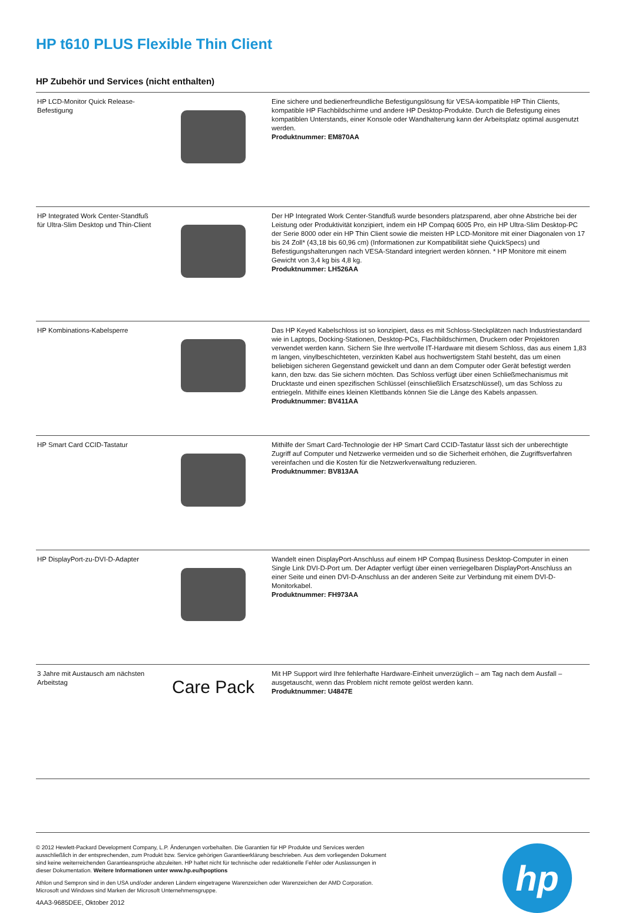HP t610 PLUS Flexible Thin Client
HP Zubehör und Services (nicht enthalten)
| HP LCD-Monitor Quick Release-Befestigung | | Eine sichere und bedienerfreundliche Befestigungslösung für VESA-kompatible HP Thin Clients, kompatible HP Flachbildschirme und andere HP Desktop-Produkte. Durch die Befestigung eines kompatiblen Unterstands, einer Konsole oder Wandhalterung kann der Arbeitsplatz optimal ausgenutzt werden. Produktnummer: EM870AA |
| HP Integrated Work Center-Standfuß für Ultra-Slim Desktop und Thin-Client | | Der HP Integrated Work Center-Standfuß wurde besonders platzsparend, aber ohne Abstriche bei der Leistung oder Produktivität konzipiert, indem ein HP Compaq 6005 Pro, ein HP Ultra-Slim Desktop-PC der Serie 8000 oder ein HP Thin Client sowie die meisten HP LCD-Monitore mit einer Diagonalen von 17 bis 24 Zoll* (43,18 bis 60,96 cm) (Informationen zur Kompatibilität siehe QuickSpecs) und Befestigungshalterungen nach VESA-Standard integriert werden können. * HP Monitore mit einem Gewicht von 3,4 kg bis 4,8 kg. Produktnummer: LH526AA |
| HP Kombinations-Kabelsperre | | Das HP Keyed Kabelschloss ist so konzipiert, dass es mit Schloss-Steckplätzen nach Industriestandard wie in Laptops, Docking-Stationen, Desktop-PCs, Flachbildschirmen, Druckern oder Projektoren verwendet werden kann. Sichern Sie Ihre wertvolle IT-Hardware mit diesem Schloss, das aus einem 1,83 m langen, vinylbeschichteten, verzinkten Kabel aus hochwertigstem Stahl besteht, das um einen beliebigen sicheren Gegenstand gewickelt und dann an dem Computer oder Gerät befestigt werden kann, den bzw. das Sie sichern möchten. Das Schloss verfügt über einen Schließmechanismus mit Drucktaste und einen spezifischen Schlüssel (einschließlich Ersatzschlüssel), um das Schloss zu entriegeln. Mithilfe eines kleinen Klettbands können Sie die Länge des Kabels anpassen. Produktnummer: BV411AA |
| HP Smart Card CCID-Tastatur | | Mithilfe der Smart Card-Technologie der HP Smart Card CCID-Tastatur lässt sich der unberechtigte Zugriff auf Computer und Netzwerke vermeiden und so die Sicherheit erhöhen, die Zugriffsverfahren vereinfachen und die Kosten für die Netzwerkverwaltung reduzieren. Produktnummer: BV813AA |
| HP DisplayPort-zu-DVI-D-Adapter | | Wandelt einen DisplayPort-Anschluss auf einem HP Compaq Business Desktop-Computer in einen Single Link DVI-D-Port um. Der Adapter verfügt über einen verriegelbaren DisplayPort-Anschluss an einer Seite und einen DVI-D-Anschluss an der anderen Seite zur Verbindung mit einem DVI-D-Monitorkabel. Produktnummer: FH973AA |
| 3 Jahre mit Austausch am nächsten Arbeitstag | Care Pack | Mit HP Support wird Ihre fehlerhafte Hardware-Einheit unverzüglich – am Tag nach dem Ausfall – ausgetauscht, wenn das Problem nicht remote gelöst werden kann. Produktnummer: U4847E |
© 2012 Hewlett-Packard Development Company, L.P. Änderungen vorbehalten. Die Garantien für HP Produkte und Services werden ausschließlich in der entsprechenden, zum Produkt bzw. Service gehörigen Garantieerklärung beschrieben. Aus dem vorliegenden Dokument sind keine weiterreichenden Garantieansprüche abzuleiten. HP haftet nicht für technische oder redaktionelle Fehler oder Auslassungen in dieser Dokumentation. Weitere Informationen unter www.hp.eu/hpoptions
Athlon und Sempron sind in den USA und/oder anderen Ländern eingetragene Warenzeichen oder Warenzeichen der AMD Corporation. Microsoft und Windows sind Marken der Microsoft Unternehmensgruppe.
4AA3-9685DEE, Oktober 2012
hp